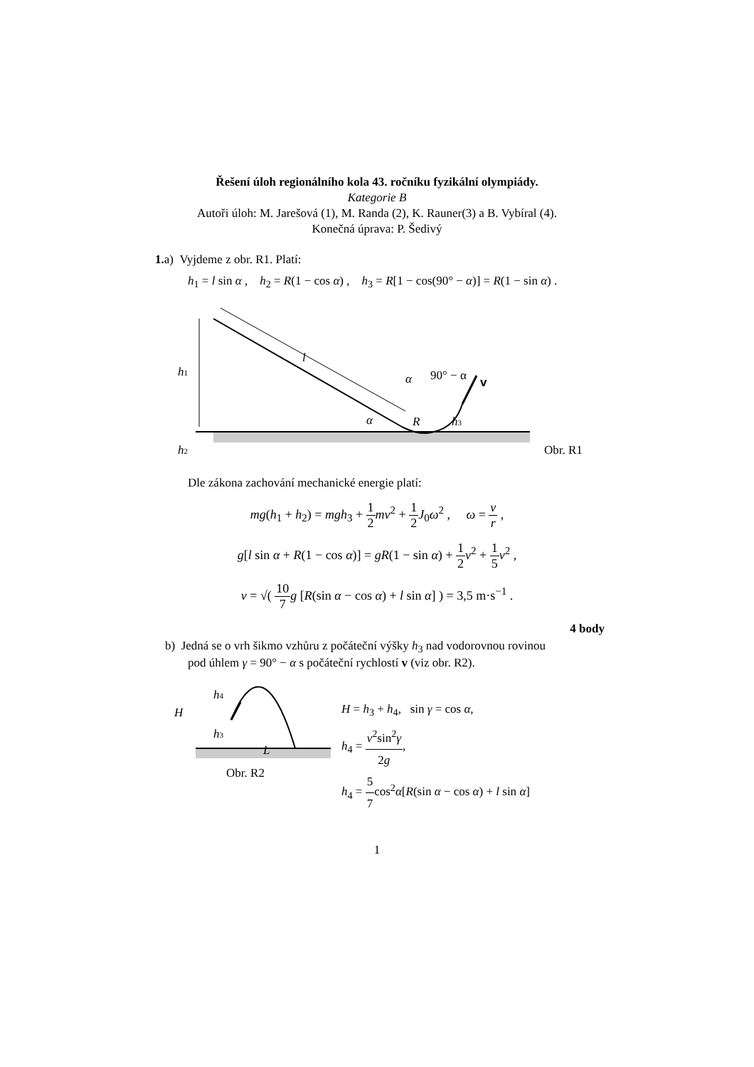Řešení úloh regionálního kola 43. ročníku fyzikální olympiády.
Kategorie B
Autoři úloh: M. Jarešová (1), M. Randa (2), K. Rauner(3) a B. Vybíral (4).
Konečná úprava: P. Šedivý
1. a) Vyjdeme z obr. R1. Platí:
h<sub>1</sub> = l sin α , h<sub>2</sub> = R(1 − cos α) , h<sub>3</sub> = R[1 − cos(90° − α)] = R(1 − sin α) .
h1
h2
l
α
R
h3
α
90° − α
v
Obr. R1
Dle zákona zachování mechanické energie platí:
mg(h<sub>1</sub> + h<sub>2</sub>) = mgh<sub>3</sub> + 1 2 mv<sup>2</sup> + 1 2 J<sub>0</sub>ω<sup>2</sup> , ω = v r ,
g[l sin α + R(1 − cos α)] = gR(1 − sin α) + 1 2 v<sup>2</sup> + 1 5 v<sup>2</sup> ,
v = √( 10 7 g [R(sin α − cos α) + l sin α] ) = 3,5 m·s<sup>−1</sup> .
4 body
b) Jedná se o vrh šikmo vzhůru z počáteční výšky h<sub>3</sub> nad vodorovnou rovinou
pod úhlem γ = 90° − α s počáteční rychlostí v (viz obr. R2).
H
h4
h3
L
Obr. R2
H = h<sub>3</sub> + h<sub>4</sub>, sin γ = cos α,
h<sub>4</sub> = v<sup>2</sup>sin<sup>2</sup>γ 2g,
h<sub>4</sub> = 5 7cos<sup>2</sup>α[R(sin α − cos α) + l sin α]
1